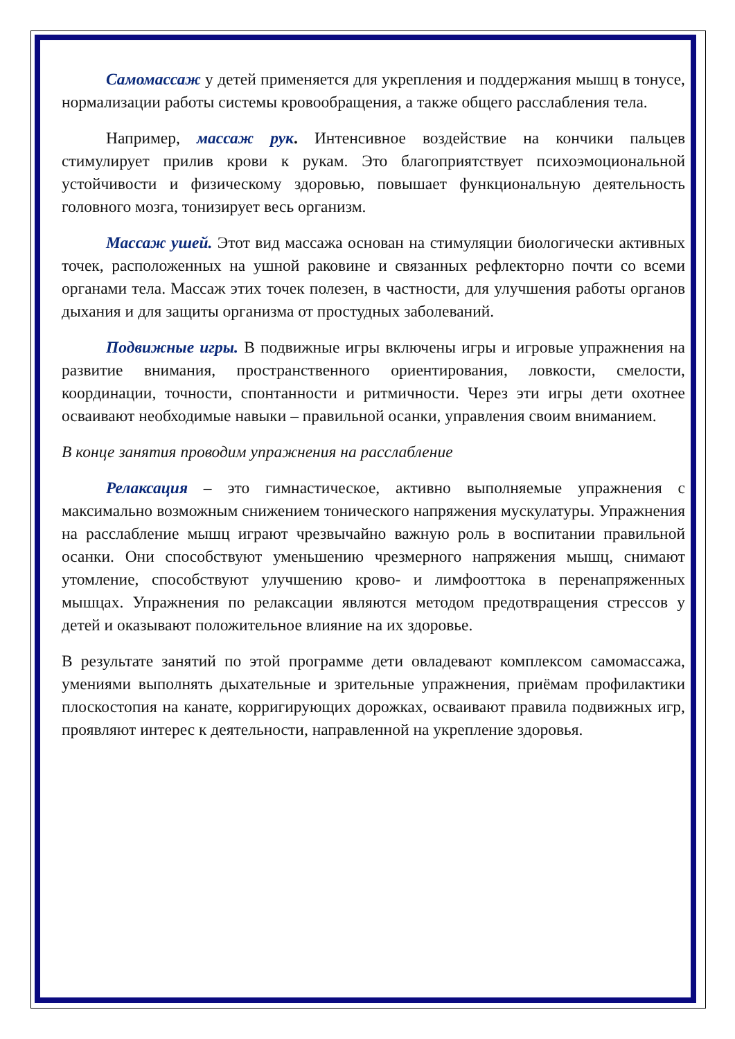Самомассаж у детей применяется для укрепления и поддержания мышц в тонусе, нормализации работы системы кровообращения, а также общего расслабления тела.
Например, массаж рук. Интенсивное воздействие на кончики пальцев стимулирует прилив крови к рукам. Это благоприятствует психоэмоциональной устойчивости и физическому здоровью, повышает функциональную деятельность головного мозга, тонизирует весь организм.
Массаж ушей. Этот вид массажа основан на стимуляции биологически активных точек, расположенных на ушной раковине и связанных рефлекторно почти со всеми органами тела. Массаж этих точек полезен, в частности, для улучшения работы органов дыхания и для защиты организма от простудных заболеваний.
Подвижные игры. В подвижные игры включены игры и игровые упражнения на развитие внимания, пространственного ориентирования, ловкости, смелости, координации, точности, спонтанности и ритмичности. Через эти игры дети охотнее осваивают необходимые навыки – правильной осанки, управления своим вниманием.
В конце занятия проводим упражнения на расслабление
Релаксация – это гимнастическое, активно выполняемые упражнения с максимально возможным снижением тонического напряжения мускулатуры. Упражнения на расслабление мышц играют чрезвычайно важную роль в воспитании правильной осанки. Они способствуют уменьшению чрезмерного напряжения мышц, снимают утомление, способствуют улучшению крово- и лимфооттока в перенапряженных мышцах. Упражнения по релаксации являются методом предотвращения стрессов у детей и оказывают положительное влияние на их здоровье.
В результате занятий по этой программе дети овладевают комплексом самомассажа, умениями выполнять дыхательные и зрительные упражнения, приёмам профилактики плоскостопия на канате, корригирующих дорожках, осваивают правила подвижных игр, проявляют интерес к деятельности, направленной на укрепление здоровья.